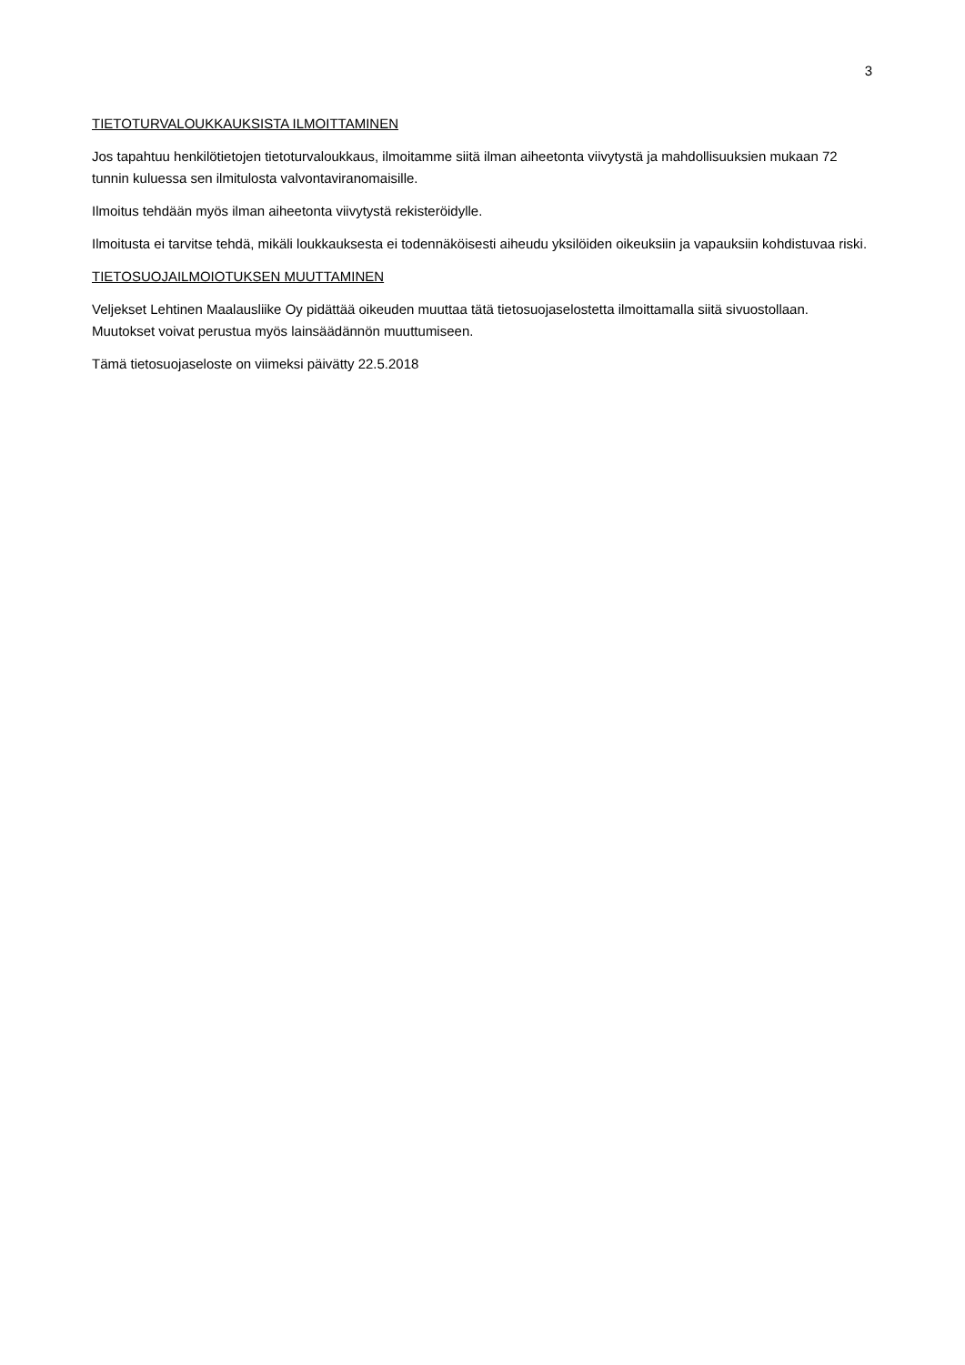3
TIETOTURVALOUKKAUKSISTA ILMOITTAMINEN
Jos tapahtuu henkilötietojen tietoturvaloukkaus, ilmoitamme siitä ilman aiheetonta viivytystä ja mahdollisuuksien mukaan 72 tunnin kuluessa sen ilmitulosta valvontaviranomaisille.
Ilmoitus tehdään myös ilman aiheetonta viivytystä rekisteröidylle.
Ilmoitusta ei tarvitse tehdä, mikäli loukkauksesta ei todennäköisesti aiheudu yksilöiden oikeuksiin ja vapauksiin kohdistuvaa riski.
TIETOSUOJAILMOIOTUKSEN MUUTTAMINEN
Veljekset Lehtinen Maalausliike Oy pidättää oikeuden muuttaa tätä tietosuojaselostetta ilmoittamalla siitä sivuostollaan. Muutokset voivat perustua myös lainsäädännön muuttumiseen.
Tämä tietosuojaseloste on viimeksi päivätty 22.5.2018